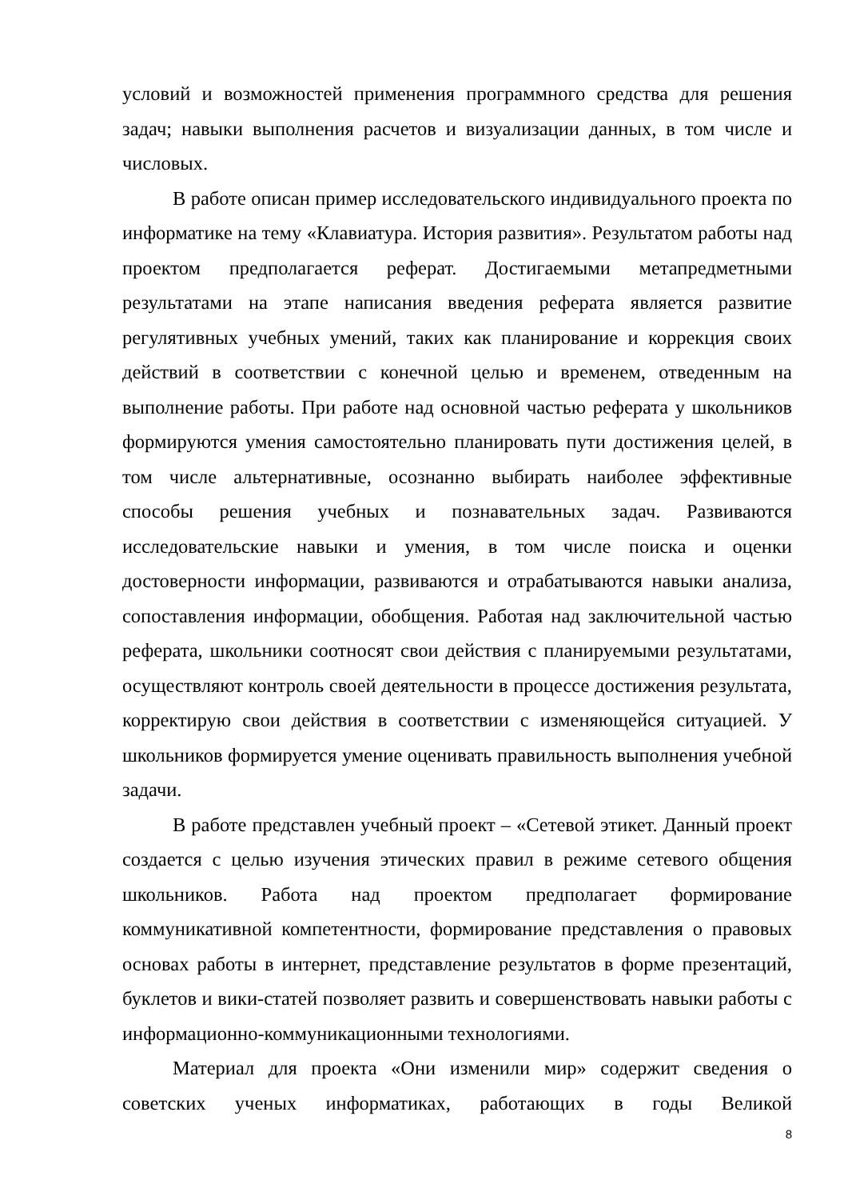условий и возможностей применения программного средства для решения задач; навыки выполнения расчетов и визуализации данных, в том числе и числовых.
В работе описан пример исследовательского индивидуального проекта по информатике на тему «Клавиатура. История развития». Результатом работы над проектом предполагается реферат. Достигаемыми метапредметными результатами на этапе написания введения реферата является развитие регулятивных учебных умений, таких как планирование и коррекция своих действий в соответствии с конечной целью и временем, отведенным на выполнение работы. При работе над основной частью реферата у школьников формируются умения самостоятельно планировать пути достижения целей, в том числе альтернативные, осознанно выбирать наиболее эффективные способы решения учебных и познавательных задач. Развиваются исследовательские навыки и умения, в том числе поиска и оценки достоверности информации, развиваются и отрабатываются навыки анализа, сопоставления информации, обобщения. Работая над заключительной частью реферата, школьники соотносят свои действия с планируемыми результатами, осуществляют контроль своей деятельности в процессе достижения результата, корректирую свои действия в соответствии с изменяющейся ситуацией. У школьников формируется умение оценивать правильность выполнения учебной задачи.
В работе представлен учебный проект – «Сетевой этикет. Данный проект создается с целью изучения этических правил в режиме сетевого общения школьников. Работа над проектом предполагает формирование коммуникативной компетентности, формирование представления о правовых основах работы в интернет, представление результатов в форме презентаций, буклетов и вики-статей позволяет развить и совершенствовать навыки работы с информационно-коммуникационными технологиями.
Материал для проекта «Они изменили мир» содержит сведения о советских ученых информатиках, работающих в годы Великой
8